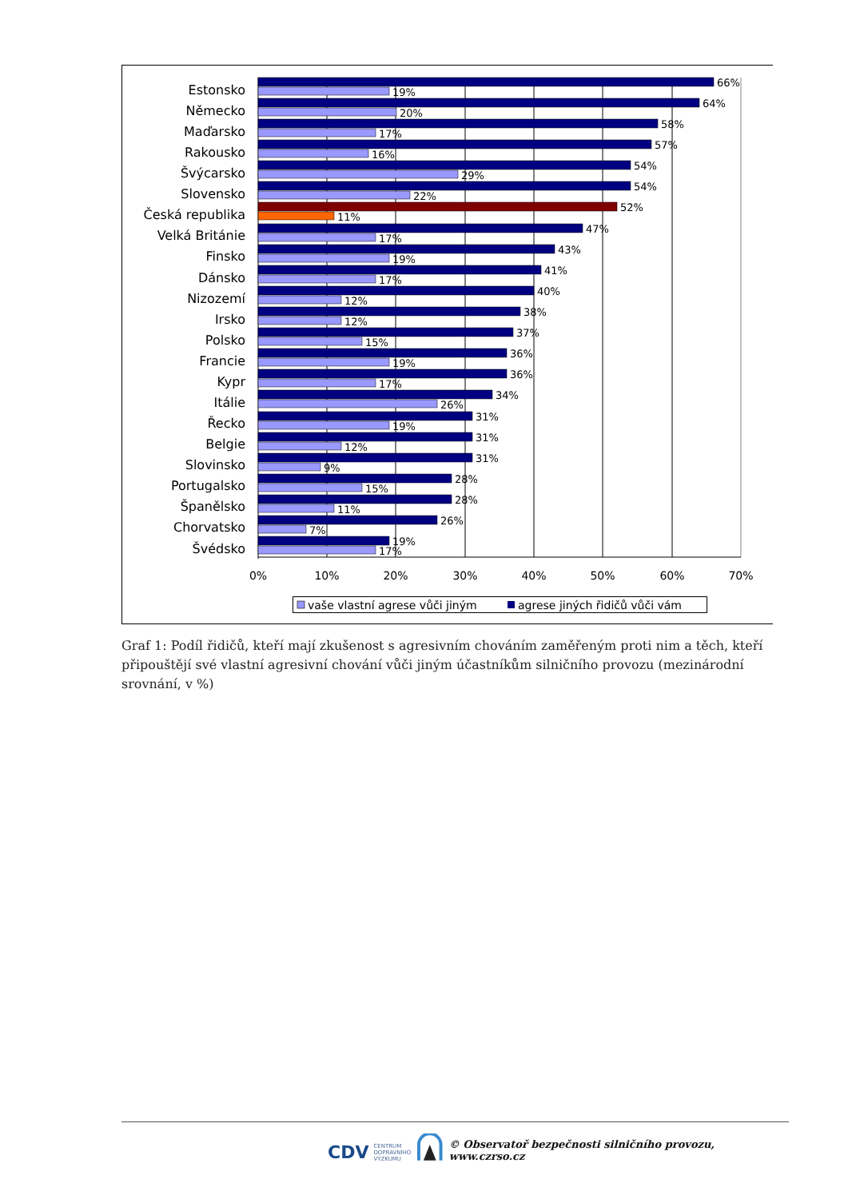Estonsko
Německo
Maďarsko
Rakousko
Švýcarsko
Slovensko
Česká republika
Velká Británie
Finsko
Dánsko
Nizozemí
Irsko
Polsko
Francie
Kypr
Itálie
Řecko
Belgie
Slovinsko
Portugalsko
Španělsko
Chorvatsko
Švédsko
66%
19%
64%
20%
58%
17%
57%
16%
54%
29%
54%
22%
52%
11%
47%
17%
43%
19%
41%
17%
40%
12%
38%
12%
37%
15%
36%
19%
36%
17%
34%
26%
31%
19%
31%
12%
31%
9%
28%
15%
28%
11%
26%
7%
19%
17%
0%
10%
20%
30%
40%
50%
60%
70%
vaše vlastní agrese vůči jiným
agrese jiných řidičů vůči vám
Graf 1: Podíl řidičů, kteří mají zkušenost s agresivním chováním zaměřeným proti nim a těch, kteří připouštějí své vlastní agresivní chování vůči jiným účastníkům silničního provozu (mezinárodní srovnání, v %)
CDV CENTRUM
DOPRAVNÍHO
VÝZKUMU © Observatoř bezpečnosti silničního provozu, www.czrso.cz